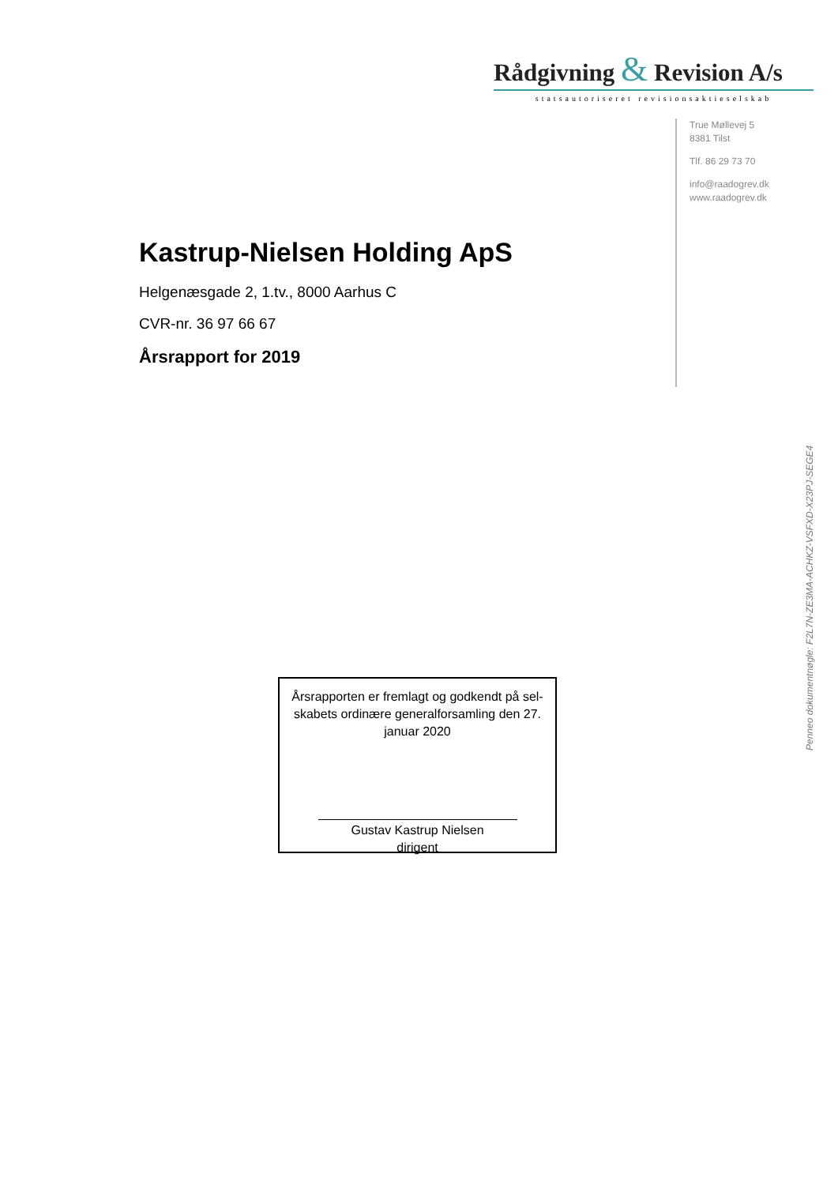Rådgivning & Revision A/s
statsautoriseret revisionsaktieselskab
True Møllevej 5
8381 Tilst
Tlf. 86 29 73 70
info@raadogrev.dk
www.raadogrev.dk
Kastrup-Nielsen Holding ApS
Helgenæsgade 2, 1.tv., 8000 Aarhus C
CVR-nr. 36 97 66 67
Årsrapport for 2019
Årsrapporten er fremlagt og godkendt på sel-skabets ordinære generalforsamling den 27. januar 2020
Gustav Kastrup Nielsen
dirigent
Penneo dokumentnøgle: F2L7N-ZE3MA-ACHKZ-VSFXD-X23PJ-SEGE4